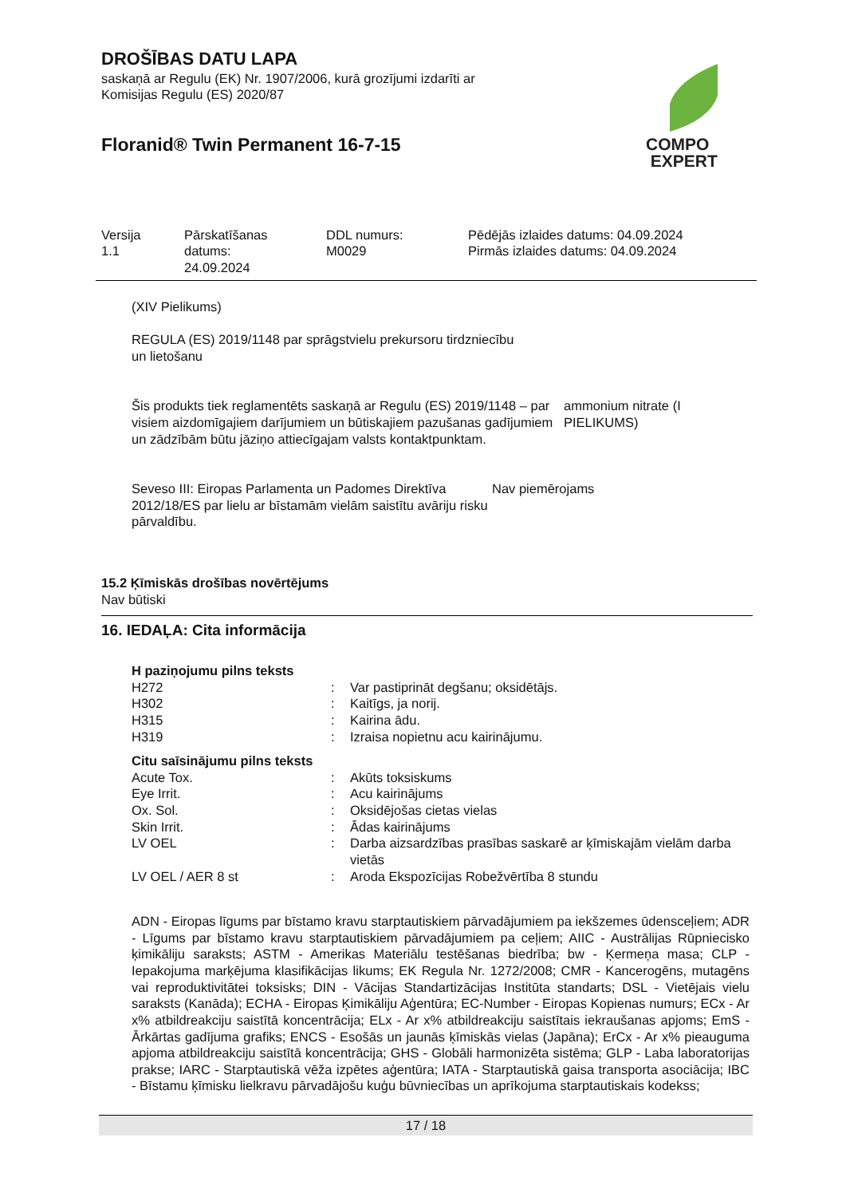DROŠĪBAS DATU LAPA
saskaņā ar Regulu (EK) Nr. 1907/2006, kurā grozījumi izdarīti ar
Komisijas Regulu (ES) 2020/87
Floranid® Twin Permanent 16-7-15
COMPO
EXPERT
Versija
1.1
Pārskatīšanas
datums:
24.09.2024
DDL numurs:
M0029
Pēdējās izlaides datums: 04.09.2024
Pirmās izlaides datums: 04.09.2024
(XIV Pielikums)
REGULA (ES) 2019/1148 par sprāgstvielu prekursoru tirdzniecību
un lietošanu
Šis produkts tiek reglamentēts saskaņā ar Regulu (ES) 2019/1148 – par visiem aizdomīgajiem darījumiem un būtiskajiem pazušanas gadījumiem un zādzībām būtu jāziņo attiecīgajam valsts kontaktpunktam.
ammonium nitrate (I
PIELIKUMS)
Seveso III: Eiropas Parlamenta un Padomes Direktīva 2012/18/ES par lielu ar bīstamām vielām saistītu avāriju risku pārvaldību.
Nav piemērojams
15.2 Ķīmiskās drošības novērtējums
Nav būtiski
16. IEDAĻA: Cita informācija
H paziņojumu pilns teksts
| H272 | : | Var pastiprināt degšanu; oksidētājs. |
| H302 | : | Kaitīgs, ja norij. |
| H315 | : | Kairina ādu. |
| H319 | : | Izraisa nopietnu acu kairinājumu. |
Citu saīsinājumu pilns teksts
| Acute Tox. | : | Akūts toksiskums |
| Eye Irrit. | : | Acu kairinājums |
| Ox. Sol. | : | Oksidējošas cietas vielas |
| Skin Irrit. | : | Ādas kairinājums |
| LV OEL | : | Darba aizsardzības prasības saskarē ar ķīmiskajām vielām darba vietās |
| LV OEL / AER 8 st | : | Aroda Ekspozīcijas Robežvērtība 8 stundu |
ADN - Eiropas līgums par bīstamo kravu starptautiskiem pārvadājumiem pa iekšzemes ūdensceļiem; ADR - Līgums par bīstamo kravu starptautiskiem pārvadājumiem pa ceļiem; AIIC - Austrālijas Rūpniecisko ķimikāliju saraksts; ASTM - Amerikas Materiālu testēšanas biedrība; bw - Ķermeņa masa; CLP - Iepakojuma marķējuma klasifikācijas likums; EK Regula Nr. 1272/2008; CMR - Kancerogēns, mutagēns vai reproduktivitātei toksisks; DIN - Vācijas Standartizācijas Institūta standarts; DSL - Vietējais vielu saraksts (Kanāda); ECHA - Eiropas Ķimikāliju Aģentūra; EC-Number - Eiropas Kopienas numurs; ECx - Ar x% atbildreakciju saistītā koncentrācija; ELx - Ar x% atbildreakciju saistītais iekraušanas apjoms; EmS - Ārkārtas gadījuma grafiks; ENCS - Esošās un jaunās ķīmiskās vielas (Japāna); ErCx - Ar x% pieauguma apjoma atbildreakciju saistītā koncentrācija; GHS - Globāli harmonizēta sistēma; GLP - Laba laboratorijas prakse; IARC - Starptautiskā vēža izpētes aģentūra; IATA - Starptautiskā gaisa transporta asociācija; IBC - Bīstamu ķīmisku lielkravu pārvadājošu kuģu būvniecības un aprīkojuma starptautiskais kodekss;
17 / 18